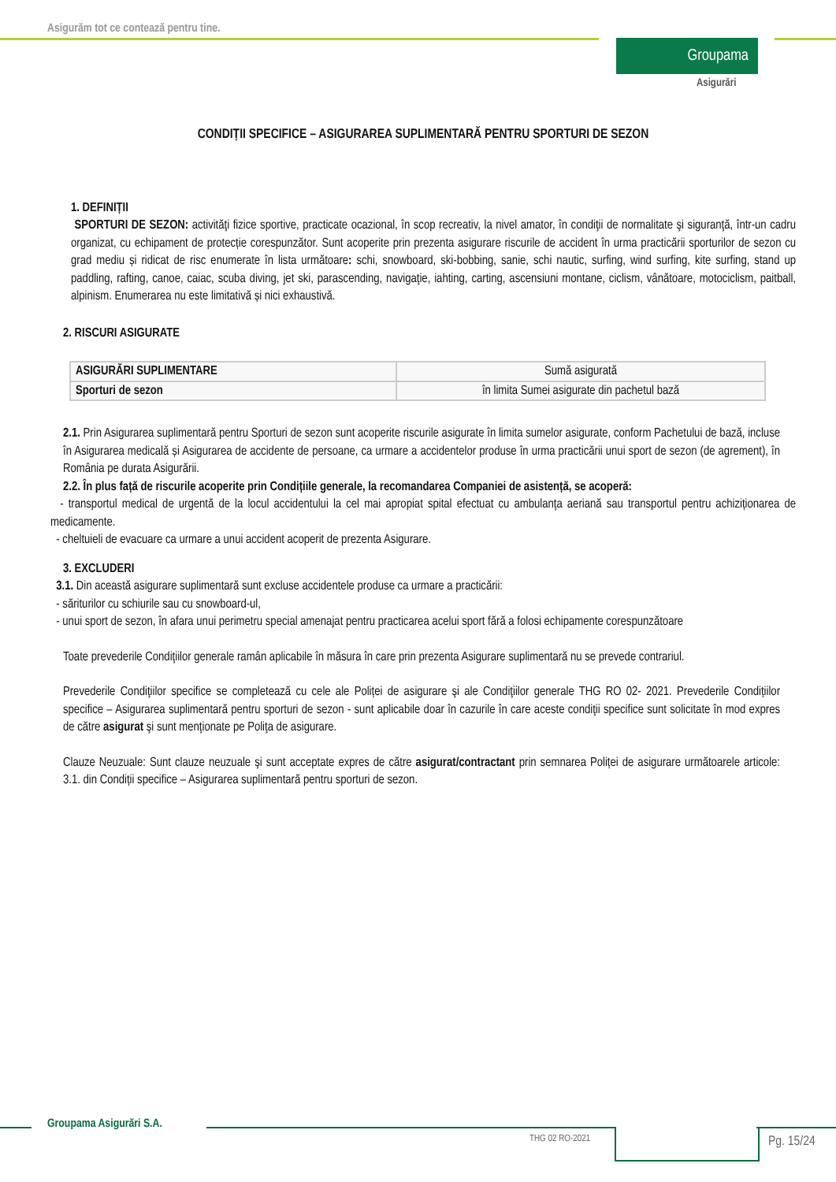Asigurăm tot ce contează pentru tine.
Groupama
Asigurări
CONDIȚII SPECIFICE – ASIGURAREA SUPLIMENTARĂ PENTRU SPORTURI DE SEZON
1. DEFINIȚII
SPORTURI DE SEZON: activităţi fizice sportive, practicate ocazional, în scop recreativ, la nivel amator, în condiţii de normalitate şi siguranţă, într-un cadru organizat, cu echipament de protecție corespunzător. Sunt acoperite prin prezenta asigurare riscurile de accident în urma practicării sporturilor de sezon cu grad mediu și ridicat de risc enumerate în lista următoare: schi, snowboard, ski-bobbing, sanie, schi nautic, surfing, wind surfing, kite surfing, stand up paddling, rafting, canoe, caiac, scuba diving, jet ski, parascending, navigaţie, iahting, carting, ascensiuni montane, ciclism, vânătoare, motociclism, paitball, alpinism. Enumerarea nu este limitativă și nici exhaustivă.
2. RISCURI ASIGURATE
| ASIGURĂRI SUPLIMENTARE | Sumă asigurată |
| Sporturi de sezon | în limita Sumei asigurate din pachetul bază |
2.1. Prin Asigurarea suplimentară pentru Sporturi de sezon sunt acoperite riscurile asigurate în limita sumelor asigurate, conform Pachetului de bază, incluse în Asigurarea medicală și Asigurarea de accidente de persoane, ca urmare a accidentelor produse în urma practicării unui sport de sezon (de agrement), în România pe durata Asigurării.
2.2. În plus față de riscurile acoperite prin Condițiile generale, la recomandarea Companiei de asistență, se acoperă:
- transportul medical de urgentă de la locul accidentului la cel mai apropiat spital efectuat cu ambulanţa aeriană sau transportul pentru achiziționarea de medicamente.
- cheltuieli de evacuare ca urmare a unui accident acoperit de prezenta Asigurare.
3. EXCLUDERI
3.1. Din această asigurare suplimentară sunt excluse accidentele produse ca urmare a practicării:
- săriturilor cu schiurile sau cu snowboard-ul,
- unui sport de sezon, în afara unui perimetru special amenajat pentru practicarea acelui sport fără a folosi echipamente corespunzătoare
Toate prevederile Condiţiilor generale ramân aplicabile în măsura în care prin prezenta Asigurare suplimentară nu se prevede contrariul.
Prevederile Condiţiilor specifice se completează cu cele ale Poliței de asigurare şi ale Condiţiilor generale THG RO 02- 2021. Prevederile Condițiilor specifice – Asigurarea suplimentară pentru sporturi de sezon - sunt aplicabile doar în cazurile în care aceste condiţii specifice sunt solicitate în mod expres de către asigurat şi sunt menţionate pe Poliţa de asigurare.
Clauze Neuzuale: Sunt clauze neuzuale şi sunt acceptate expres de către asigurat/contractant prin semnarea Poliței de asigurare următoarele articole: 3.1. din Condiții specifice – Asigurarea suplimentară pentru sporturi de sezon.
Groupama Asigurări S.A.
THG 02 RO-2021 Pg. 15/24